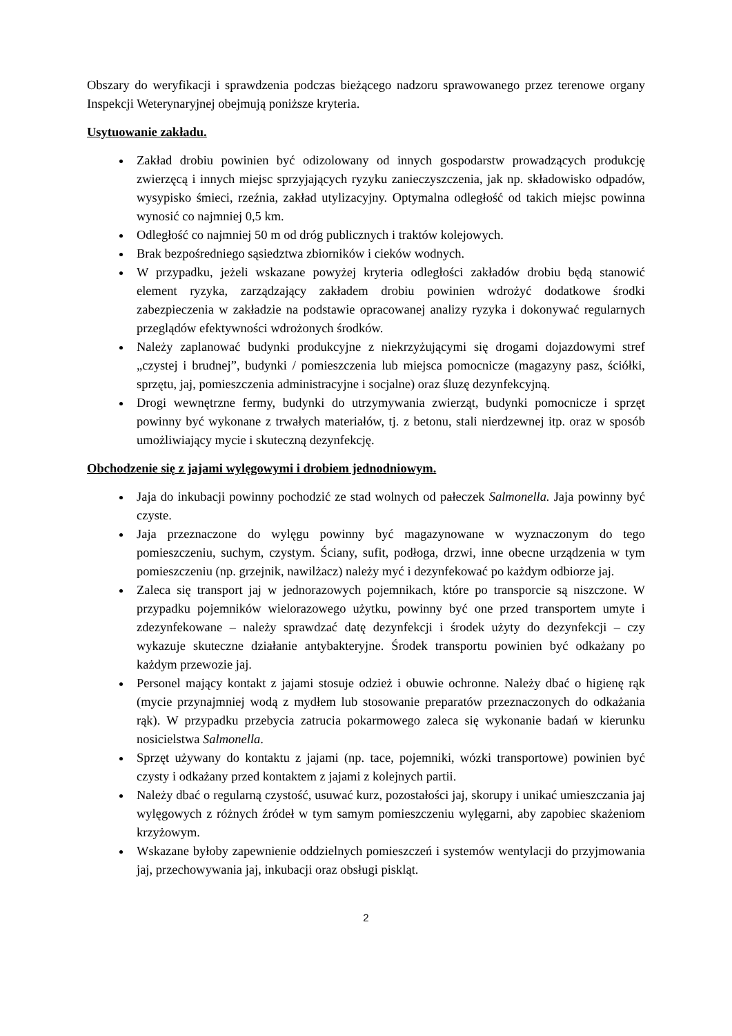Obszary do weryfikacji i sprawdzenia podczas bieżącego nadzoru sprawowanego przez terenowe organy Inspekcji Weterynaryjnej obejmują poniższe kryteria.
Usytuowanie zakładu.
Zakład drobiu powinien być odizolowany od innych gospodarstw prowadzących produkcję zwierzęcą i innych miejsc sprzyjających ryzyku zanieczyszczenia, jak np. składowisko odpadów, wysypisko śmieci, rzeźnia, zakład utylizacyjny. Optymalna odległość od takich miejsc powinna wynosić co najmniej 0,5 km.
Odległość co najmniej 50 m od dróg publicznych i traktów kolejowych.
Brak bezpośredniego sąsiedztwa zbiorników i cieków wodnych.
W przypadku, jeżeli wskazane powyżej kryteria odległości zakładów drobiu będą stanowić element ryzyka, zarządzający zakładem drobiu powinien wdrożyć dodatkowe środki zabezpieczenia w zakładzie na podstawie opracowanej analizy ryzyka i dokonywać regularnych przeglądów efektywności wdrożonych środków.
Należy zaplanować budynki produkcyjne z niekrzyżującymi się drogami dojazdowymi stref „czystej i brudnej”, budynki / pomieszczenia lub miejsca pomocnicze (magazyny pasz, ściółki, sprzętu, jaj, pomieszczenia administracyjne i socjalne) oraz śluzę dezynfekcyjną.
Drogi wewnętrzne fermy, budynki do utrzymywania zwierząt, budynki pomocnicze i sprzęt powinny być wykonane z trwałych materiałów, tj. z betonu, stali nierdzewnej itp. oraz w sposób umożliwiający mycie i skuteczną dezynfekcję.
Obchodzenie się z jajami wylęgowymi i drobiem jednodniowym.
Jaja do inkubacji powinny pochodzić ze stad wolnych od pałeczek Salmonella. Jaja powinny być czyste.
Jaja przeznaczone do wylęgu powinny być magazynowane w wyznaczonym do tego pomieszczeniu, suchym, czystym. Ściany, sufit, podłoga, drzwi, inne obecne urządzenia w tym pomieszczeniu (np. grzejnik, nawilżacz) należy myć i dezynfekować po każdym odbiorze jaj.
Zaleca się transport jaj w jednorazowych pojemnikach, które po transporcie są niszczone. W przypadku pojemników wielorazowego użytku, powinny być one przed transportem umyte i zdezynfekowane – należy sprawdzać datę dezynfekcji i środek użyty do dezynfekcji – czy wykazuje skuteczne działanie antybakteryjne. Środek transportu powinien być odkażany po każdym przewozie jaj.
Personel mający kontakt z jajami stosuje odzież i obuwie ochronne. Należy dbać o higienę rąk (mycie przynajmniej wodą z mydłem lub stosowanie preparatów przeznaczonych do odkażania rąk). W przypadku przebycia zatrucia pokarmowego zaleca się wykonanie badań w kierunku nosicielstwa Salmonella.
Sprzęt używany do kontaktu z jajami (np. tace, pojemniki, wózki transportowe) powinien być czysty i odkażany przed kontaktem z jajami z kolejnych partii.
Należy dbać o regularną czystość, usuwać kurz, pozostałości jaj, skorupy i unikać umieszczania jaj wylęgowych z różnych źródeł w tym samym pomieszczeniu wylęgarni, aby zapobiec skażeniom krzyżowym.
Wskazane byłoby zapewnienie oddzielnych pomieszczeń i systemów wentylacji do przyjmowania jaj, przechowywania jaj, inkubacji oraz obsługi piskląt.
2